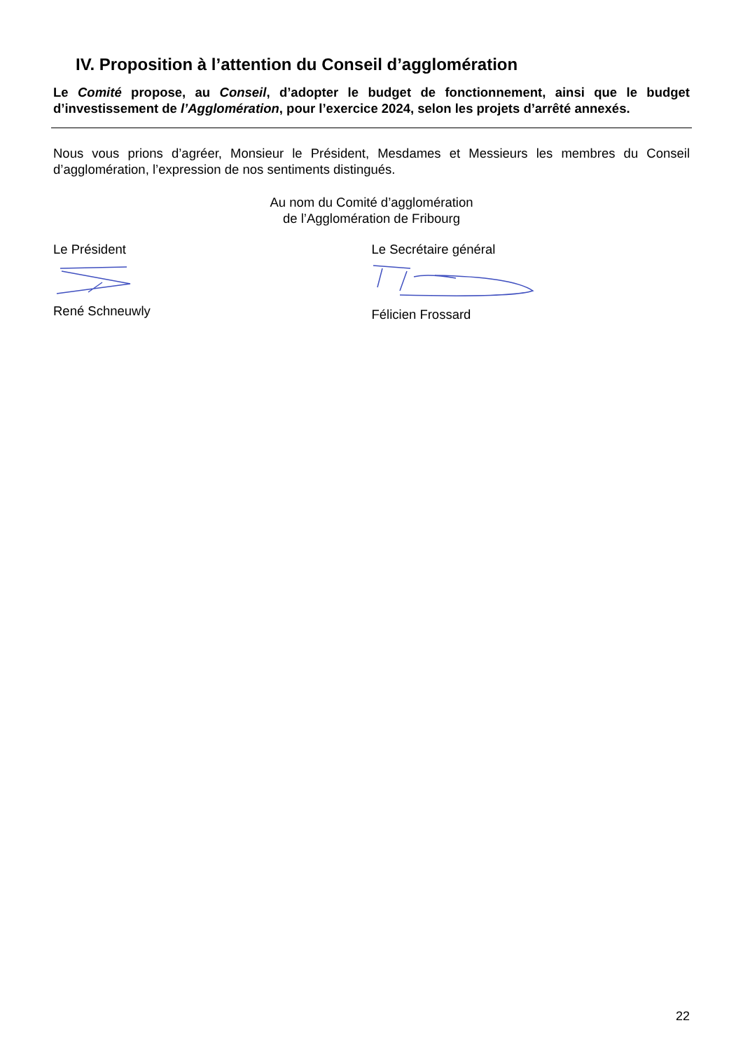IV. Proposition à l’attention du Conseil d’agglomération
Le Comité propose, au Conseil, d’adopter le budget de fonctionnement, ainsi que le budget d’investissement de l’Agglomération, pour l’exercice 2024, selon les projets d’arrêté annexés.
Nous vous prions d’agréer, Monsieur le Président, Mesdames et Messieurs les membres du Conseil d’agglomération, l’expression de nos sentiments distingués.
Au nom du Comité d’agglomération
de l’Agglomération de Fribourg
Le Président René Schneuwly Le Secrétaire général Félicien Frossard
22